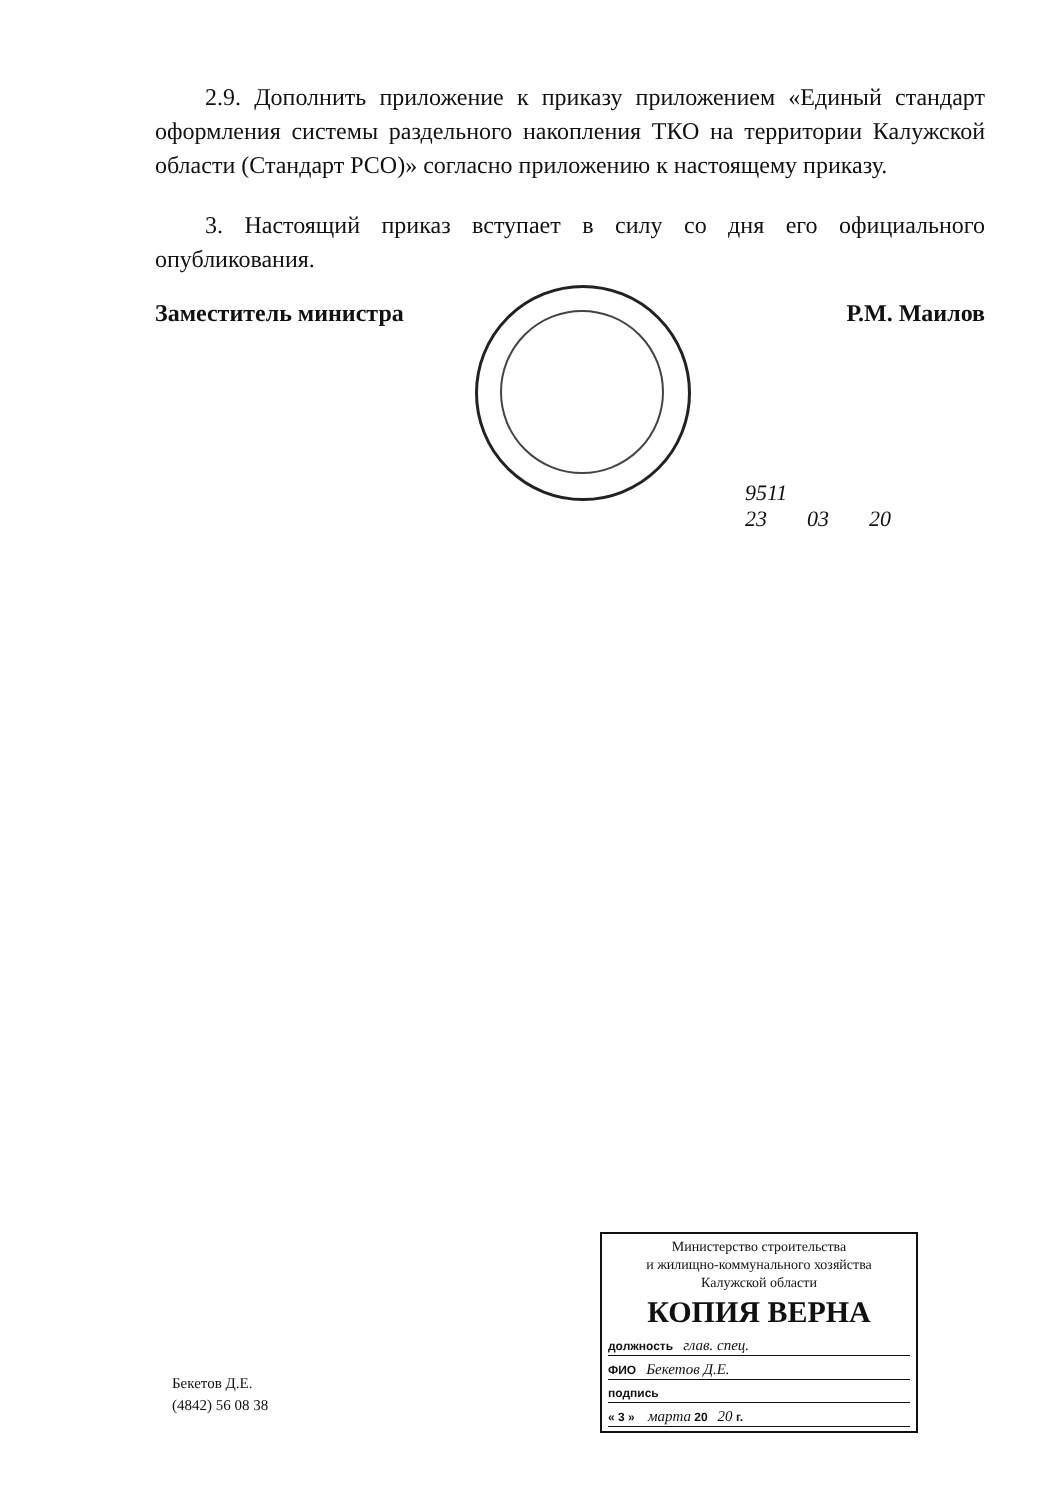2.9. Дополнить приложение к приказу приложением «Единый стандарт оформления системы раздельного накопления ТКО на территории Калужской области (Стандарт РСО)» согласно приложению к настоящему приказу.
3. Настоящий приказ вступает в силу со дня его официального опубликования.
Заместитель министра Р.М. Маилов
9511
23 03 20
Министерство строительства
и жилищно-коммунального хозяйства
Калужской области
КОПИЯ ВЕРНА
должность глав. спец.
ФИО Бекетов Д.Е.
подпись
« 3 » марта 20 20 г.
Бекетов Д.Е.
(4842) 56 08 38